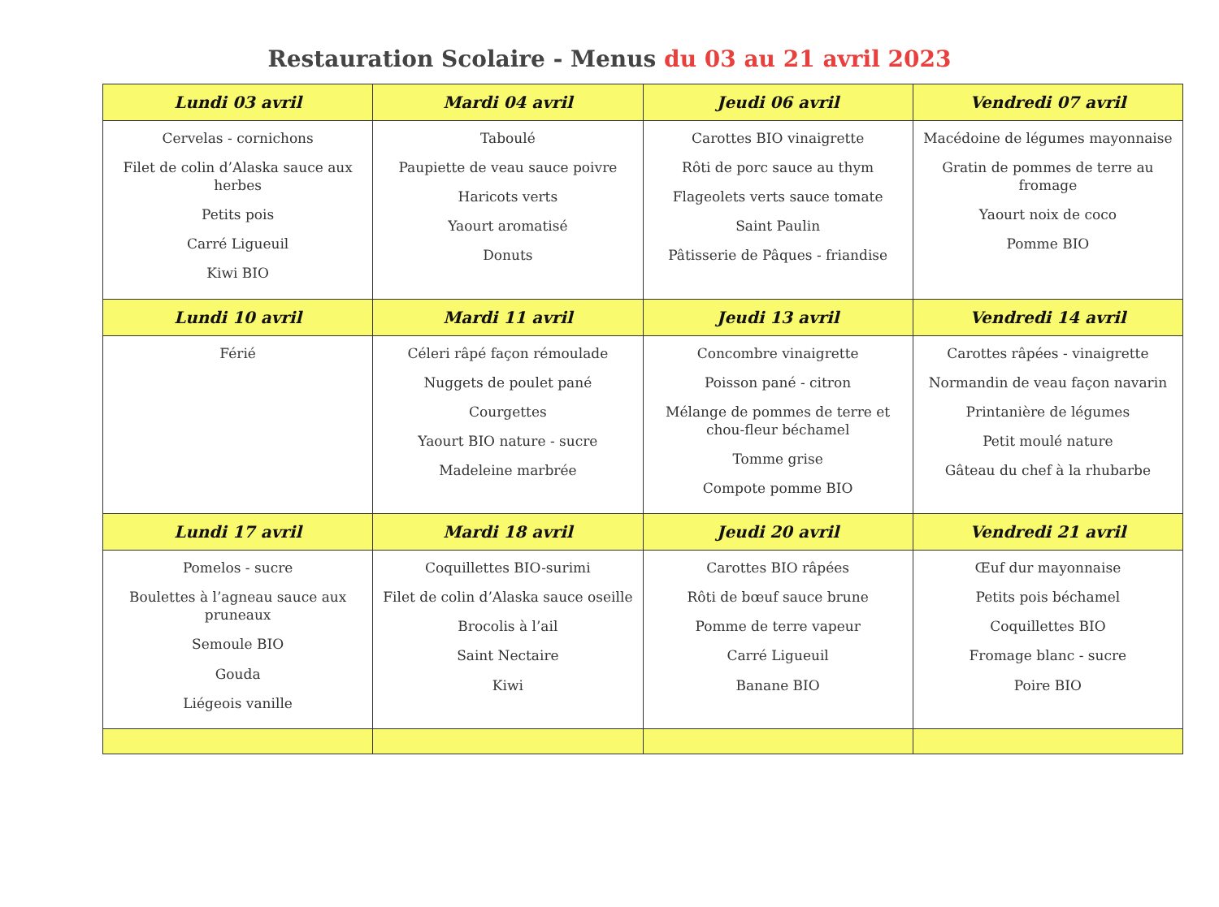Restauration Scolaire - Menus du 03 au 21 avril 2023
| Lundi 03 avril | Mardi 04 avril | Jeudi 06 avril | Vendredi 07 avril |
| --- | --- | --- | --- |
| Cervelas - cornichons Filet de colin d’Alaska sauce aux herbes Petits pois Carré Ligueuil Kiwi BIO | Taboulé Paupiette de veau sauce poivre Haricots verts Yaourt aromatisé Donuts | Carottes BIO vinaigrette Rôti de porc sauce au thym Flageolets verts sauce tomate Saint Paulin Pâtisserie de Pâques - friandise | Macédoine de légumes mayonnaise Gratin de pommes de terre au fromage Yaourt noix de coco Pomme BIO |
| Lundi 10 avril | Mardi 11 avril | Jeudi 13 avril | Vendredi 14 avril |
| Férié | Céleri râpé façon rémoulade Nuggets de poulet pané Courgettes Yaourt BIO nature - sucre Madeleine marbrée | Concombre vinaigrette Poisson pané - citron Mélange de pommes de terre et chou-fleur béchamel Tomme grise Compote pomme BIO | Carottes râpées - vinaigrette Normandin de veau façon navarin Printanière de légumes Petit moulé nature Gâteau du chef à la rhubarbe |
| Lundi 17 avril | Mardi 18 avril | Jeudi 20 avril | Vendredi 21 avril |
| Pomelos - sucre Boulettes à l’agneau sauce aux pruneaux Semoule BIO Gouda Liégeois vanille | Coquillettes BIO-surimi Filet de colin d’Alaska sauce oseille Brocolis à l’ail Saint Nectaire Kiwi | Carottes BIO râpées Rôti de bœuf sauce brune Pomme de terre vapeur Carré Ligueuil Banane BIO | Œuf dur mayonnaise Petits pois béchamel Coquillettes BIO Fromage blanc - sucre Poire BIO |